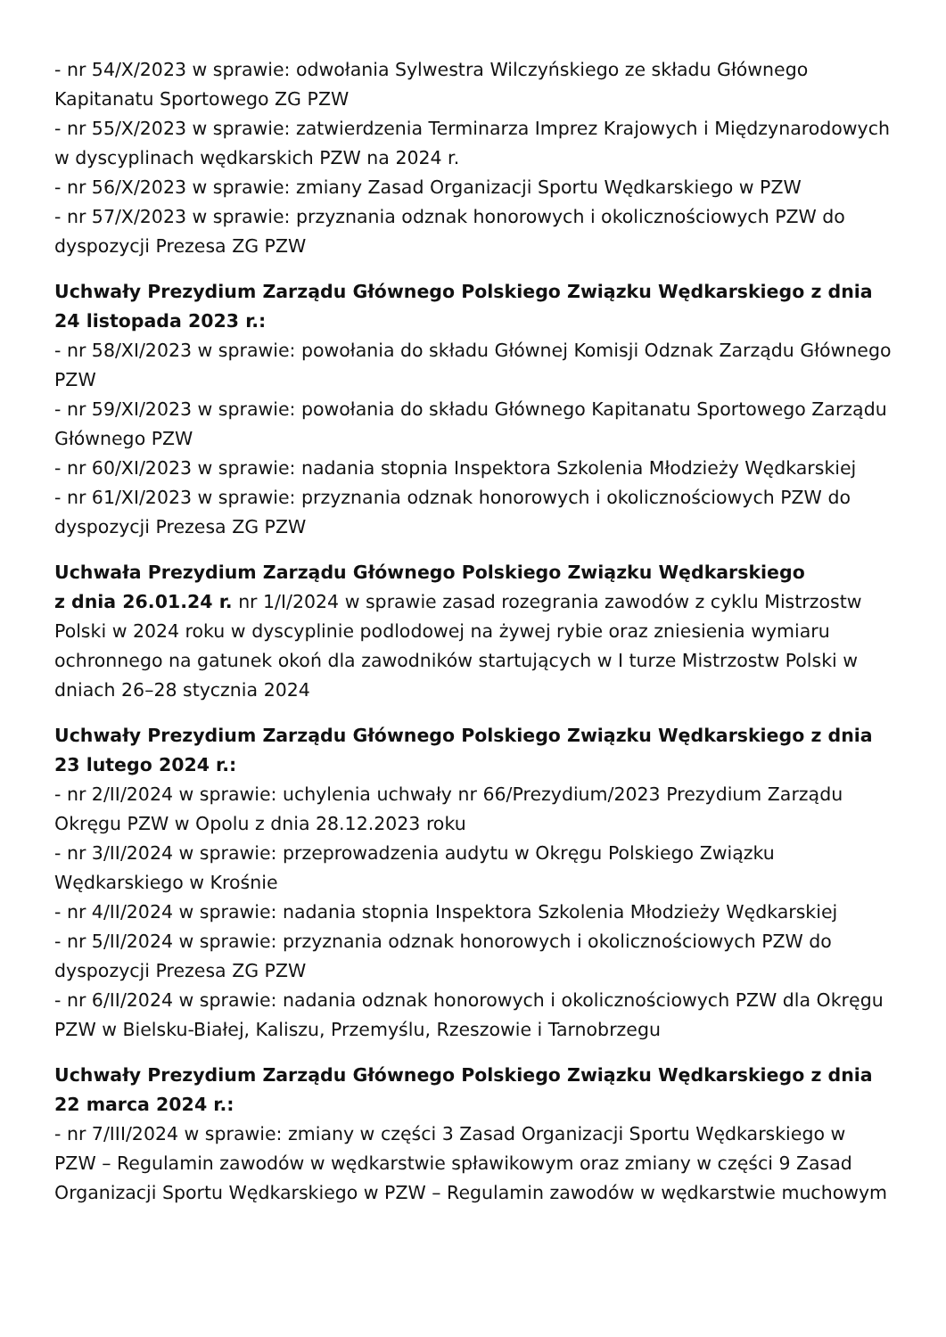- nr 54/X/2023 w sprawie: odwołania Sylwestra Wilczyńskiego ze składu Głównego Kapitanatu Sportowego ZG PZW
- nr 55/X/2023 w sprawie: zatwierdzenia Terminarza Imprez Krajowych i Międzynarodowych w dyscyplinach wędkarskich PZW na 2024 r.
- nr 56/X/2023 w sprawie: zmiany Zasad Organizacji Sportu Wędkarskiego w PZW
- nr 57/X/2023 w sprawie: przyznania odznak honorowych i okolicznościowych PZW do dyspozycji Prezesa ZG PZW
Uchwały Prezydium Zarządu Głównego Polskiego Związku Wędkarskiego z dnia 24 listopada 2023 r.:
- nr 58/XI/2023 w sprawie: powołania do składu Głównej Komisji Odznak Zarządu Głównego PZW
- nr 59/XI/2023 w sprawie: powołania do składu Głównego Kapitanatu Sportowego Zarządu Głównego PZW
- nr 60/XI/2023 w sprawie: nadania stopnia Inspektora Szkolenia Młodzieży Wędkarskiej
- nr 61/XI/2023 w sprawie: przyznania odznak honorowych i okolicznościowych PZW do dyspozycji Prezesa ZG PZW
Uchwała Prezydium Zarządu Głównego Polskiego Związku Wędkarskiego
z dnia 26.01.24 r. nr 1/I/2024 w sprawie zasad rozegrania zawodów z cyklu Mistrzostw Polski w 2024 roku w dyscyplinie podlodowej na żywej rybie oraz zniesienia wymiaru ochronnego na gatunek okoń dla zawodników startujących w I turze Mistrzostw Polski w dniach 26–28 stycznia 2024
Uchwały Prezydium Zarządu Głównego Polskiego Związku Wędkarskiego z dnia 23 lutego 2024 r.:
- nr 2/II/2024 w sprawie: uchylenia uchwały nr 66/Prezydium/2023 Prezydium Zarządu Okręgu PZW w Opolu z dnia 28.12.2023 roku
- nr 3/II/2024 w sprawie: przeprowadzenia audytu w Okręgu Polskiego Związku Wędkarskiego w Krośnie
- nr 4/II/2024 w sprawie: nadania stopnia Inspektora Szkolenia Młodzieży Wędkarskiej
- nr 5/II/2024 w sprawie: przyznania odznak honorowych i okolicznościowych PZW do dyspozycji Prezesa ZG PZW
- nr 6/II/2024 w sprawie: nadania odznak honorowych i okolicznościowych PZW dla Okręgu PZW w Bielsku-Białej, Kaliszu, Przemyślu, Rzeszowie i Tarnobrzegu
Uchwały Prezydium Zarządu Głównego Polskiego Związku Wędkarskiego z dnia 22 marca 2024 r.:
- nr 7/III/2024 w sprawie: zmiany w części 3 Zasad Organizacji Sportu Wędkarskiego w PZW – Regulamin zawodów w wędkarstwie spławikowym oraz zmiany w części 9 Zasad Organizacji Sportu Wędkarskiego w PZW – Regulamin zawodów w wędkarstwie muchowym